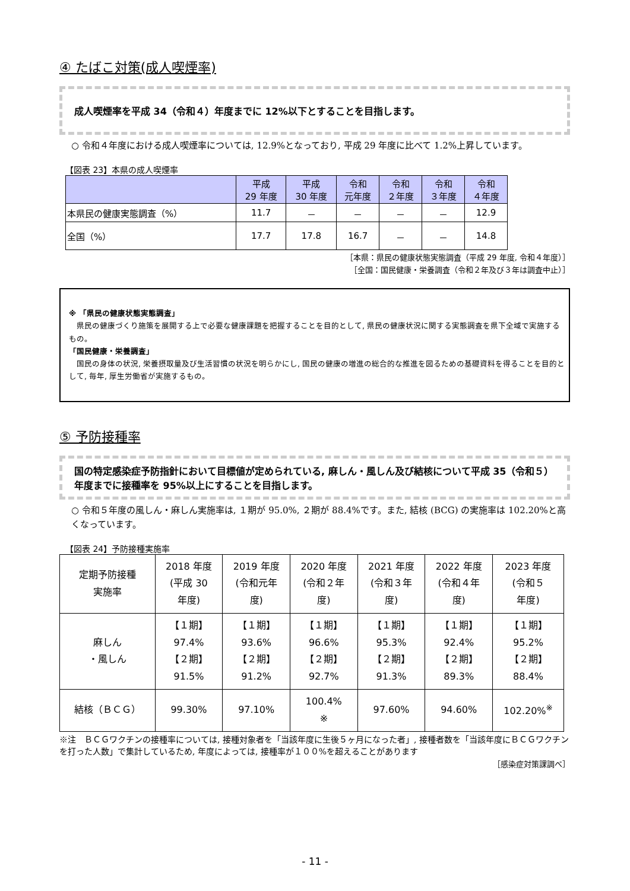④ たばこ対策(成人喫煙率)
成人喫煙率を平成 34（令和４）年度までに 12%以下とすることを目指します。
○ 令和４年度における成人喫煙率については, 12.9%となっており, 平成 29 年度に比べて 1.2%上昇しています。
【図表 23】本県の成人喫煙率
| | 平成 29 年度 | 平成 30 年度 | 令和 元年度 | 令和 ２年度 | 令和 ３年度 | 令和 ４年度 |
| --- | --- | --- | --- | --- | --- | --- |
| 本県民の健康実態調査（%） | 11.7 | － | － | － | － | 12.9 |
| 全国（%） | 17.7 | 17.8 | 16.7 | － | － | 14.8 |
［本県：県民の健康状態実態調査（平成 29 年度, 令和４年度）］
［全国：国民健康・栄養調査（令和２年及び３年は調査中止）］
※ 「県民の健康状態実態調査」
　県民の健康づくり施策を展開する上で必要な健康課題を把握することを目的として, 県民の健康状況に関する実態調査を県下全域で実施するもの。
「国民健康・栄養調査」
　国民の身体の状況, 栄養摂取量及び生活習慣の状況を明らかにし, 国民の健康の増進の総合的な推進を図るための基礎資料を得ることを目的として, 毎年, 厚生労働省が実施するもの。
⑤ 予防接種率
国の特定感染症予防指針において目標値が定められている, 麻しん・風しん及び結核について平成 35（令和５）年度までに接種率を 95%以上にすることを目指します。
○ 令和５年度の風しん・麻しん実施率は, １期が 95.0%, ２期が 88.4%です。また, 結核 (BCG) の実施率は 102.20%と高くなっています。
【図表 24】予防接種実施率
| 定期予防接種 実施率 | 2018 年度 (平成 30 年度) | 2019 年度 (令和元年 度) | 2020 年度 (令和２年 度) | 2021 年度 (令和３年 度) | 2022 年度 (令和４年 度) | 2023 年度 (令和５ 年度) |
| 麻しん ・風しん | 【１期】 97.4% 【２期】 91.5% | 【１期】 93.6% 【２期】 91.2% | 【１期】 96.6% 【２期】 92.7% | 【１期】 95.3% 【２期】 91.3% | 【１期】 92.4% 【２期】 89.3% | 【１期】 95.2% 【２期】 88.4% |
| 結核（ＢＣＧ） | 99.30% | 97.10% | 100.4% ※ | 97.60% | 94.60% | 102.20%<sup>※</sup> |
※注　ＢＣＧワクチンの接種率については, 接種対象者を「当該年度に生後５ヶ月になった者」, 接種者数を「当該年度にＢＣＧワクチンを打った人数」で集計しているため, 年度によっては, 接種率が１００%を超えることがあります
［感染症対策課調べ］
- 11 -